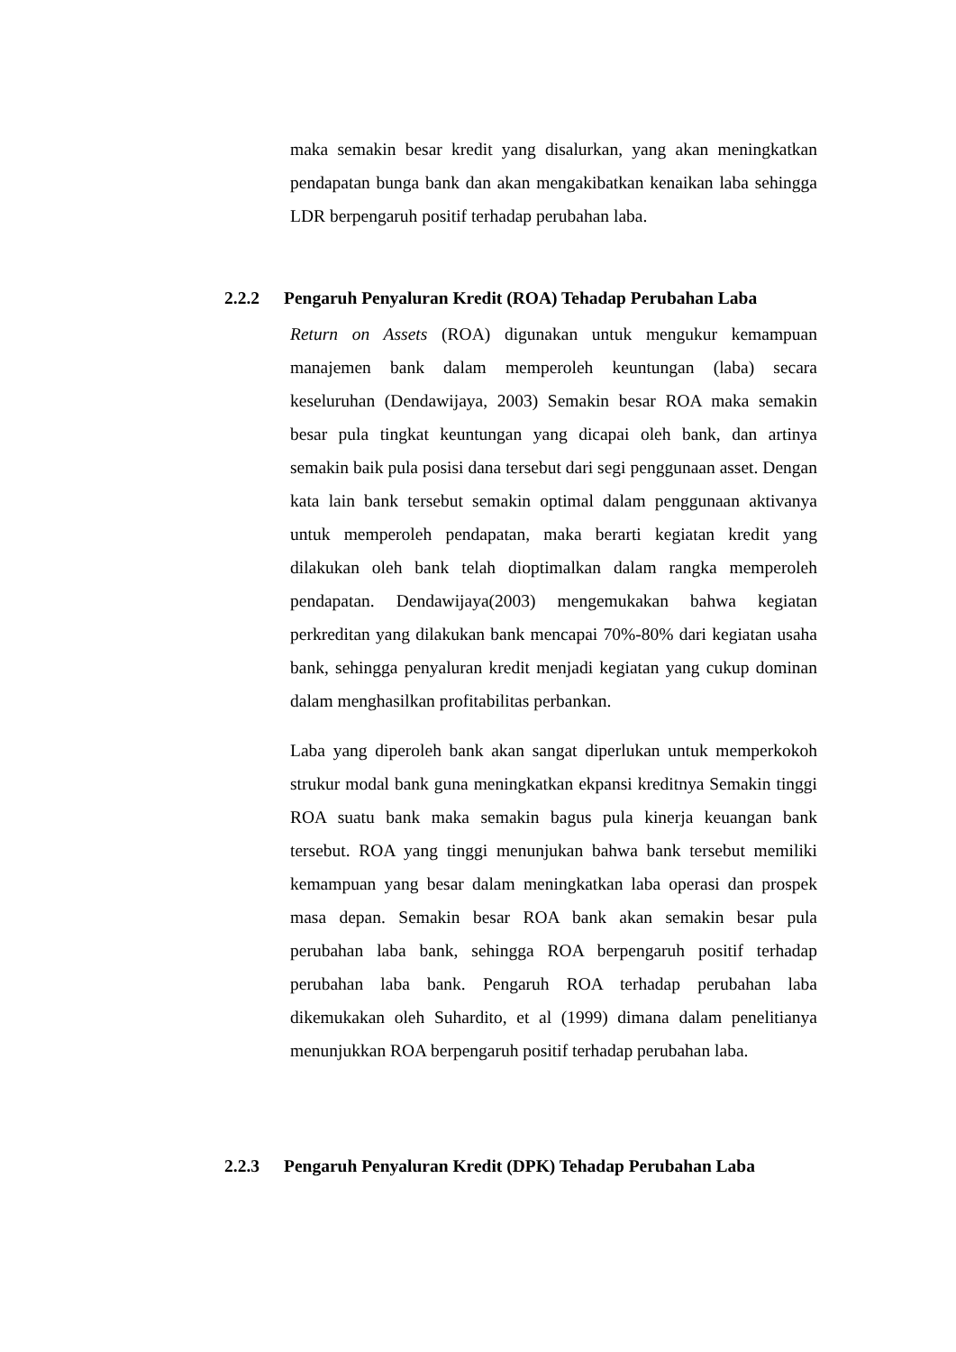maka semakin besar kredit yang disalurkan, yang akan meningkatkan pendapatan bunga bank dan akan mengakibatkan kenaikan laba sehingga LDR berpengaruh positif terhadap perubahan laba.
2.2.2 Pengaruh Penyaluran Kredit (ROA) Tehadap Perubahan Laba
Return on Assets (ROA) digunakan untuk mengukur kemampuan manajemen bank dalam memperoleh keuntungan (laba) secara keseluruhan (Dendawijaya, 2003) Semakin besar ROA maka semakin besar pula tingkat keuntungan yang dicapai oleh bank, dan artinya semakin baik pula posisi dana tersebut dari segi penggunaan asset. Dengan kata lain bank tersebut semakin optimal dalam penggunaan aktivanya untuk memperoleh pendapatan, maka berarti kegiatan kredit yang dilakukan oleh bank telah dioptimalkan dalam rangka memperoleh pendapatan. Dendawijaya(2003) mengemukakan bahwa kegiatan perkreditan yang dilakukan bank mencapai 70%-80% dari kegiatan usaha bank, sehingga penyaluran kredit menjadi kegiatan yang cukup dominan dalam menghasilkan profitabilitas perbankan.
Laba yang diperoleh bank akan sangat diperlukan untuk memperkokoh strukur modal bank guna meningkatkan ekpansi kreditnya Semakin tinggi ROA suatu bank maka semakin bagus pula kinerja keuangan bank tersebut. ROA yang tinggi menunjukan bahwa bank tersebut memiliki kemampuan yang besar dalam meningkatkan laba operasi dan prospek masa depan. Semakin besar ROA bank akan semakin besar pula perubahan laba bank, sehingga ROA berpengaruh positif terhadap perubahan laba bank. Pengaruh ROA terhadap perubahan laba dikemukakan oleh Suhardito, et al (1999) dimana dalam penelitianya menunjukkan ROA berpengaruh positif terhadap perubahan laba.
2.2.3 Pengaruh Penyaluran Kredit (DPK) Tehadap Perubahan Laba